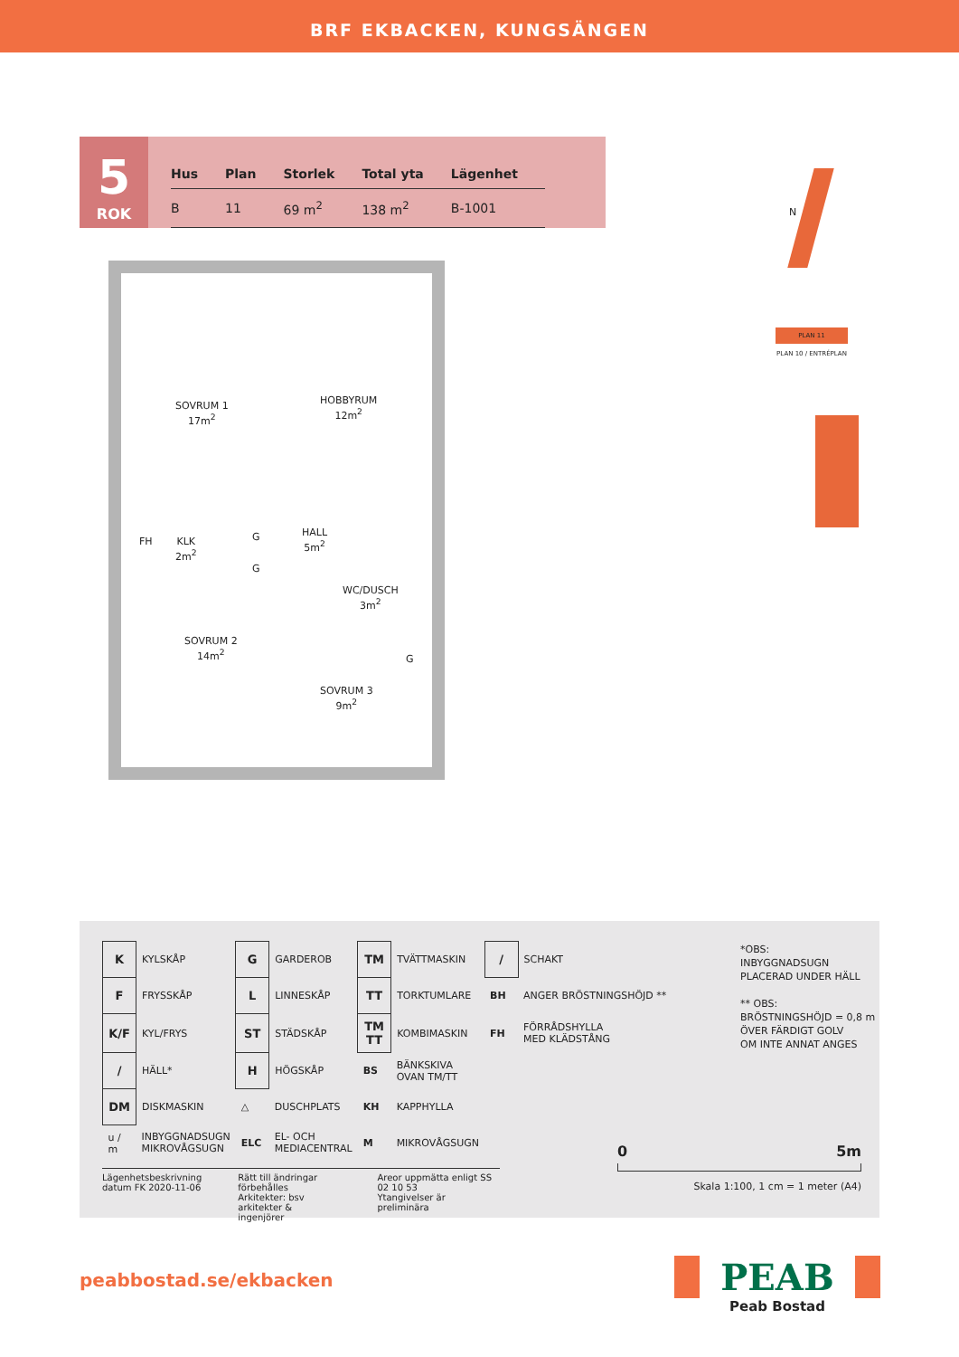BRF EKBACKEN, KUNGSÄNGEN
5
ROK
| Hus | Plan | Storlek | Total yta | Lägenhet |
| --- | --- | --- | --- | --- |
| B | 11 | 69 m<sup>2</sup> | 138 m<sup>2</sup> | B-1001 |
SOVRUM 1
17m<sup>2</sup>
HOBBYRUM
12m<sup>2</sup>
FH KLK
2m<sup>2</sup>
G
G
HALL
5m<sup>2</sup>
WC/DUSCH
3m<sup>2</sup>
SOVRUM 2
14m<sup>2</sup>
G
SOVRUM 3
9m<sup>2</sup>
PLAN 11
PLAN 10 / ENTRÉPLAN
N
| K | KYLSKÅP | G | GARDEROB | TM | TVÄTTMASKIN | / | SCHAKT |
| F | FRYSSKÅP | L | LINNESKÅP | TT | TORKTUMLARE | BH | ANGER BRÖSTNINGSHÖJD ** |
| K/F | KYL/FRYS | ST | STÄDSKÅP | TM TT | KOMBIMASKIN | FH | FÖRRÅDSHYLLA MED KLÄDSTÅNG |
| / | HÄLL* | H | HÖGSKÅP | BS | BÄNKSKIVA OVAN TM/TT | | |
| DM | DISKMASKIN | △ | DUSCHPLATS | KH | KAPPHYLLA | | |
| u / m | INBYGGNADSUGN MIKROVÅGSUGN | ELC | EL- OCH MEDIACENTRAL | M | MIKROVÅGSUGN | | |
*OBS:
INBYGGNADSUGN
PLACERAD UNDER HÄLL
** OBS:
BRÖSTNINGSHÖJD = 0,8 m
ÖVER FÄRDIGT GOLV
OM INTE ANNAT ANGES
0 5m
Skala 1:100, 1 cm = 1 meter (A4)
Lägenhetsbeskrivning
datum FK 2020-11-06
Rätt till ändringar förbehålles
Arkitekter: bsv arkitekter &
ingenjörer
Areor uppmätta enligt SS 02 10 53
Ytangivelser är preliminära
peabbostad.se/ekbacken
PEAB
Peab Bostad